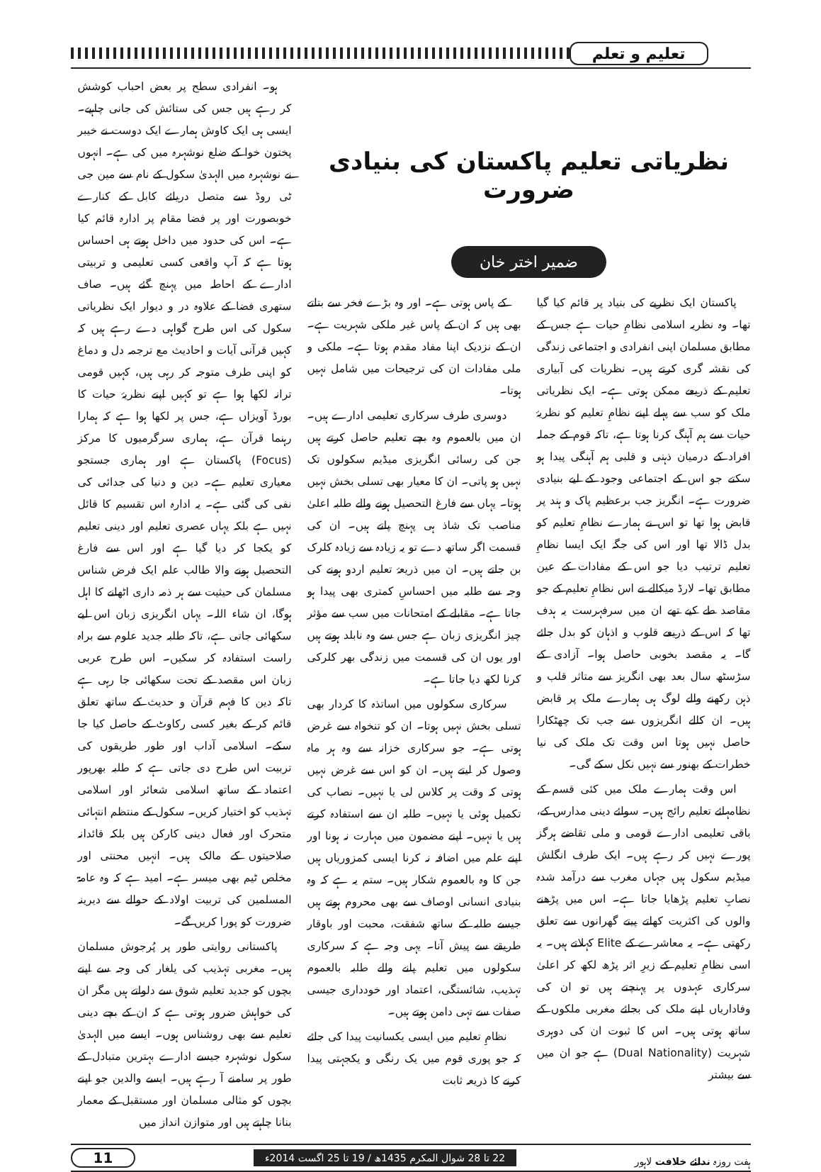تعلیم و تعلم
نظریاتی تعلیم پاکستان کی بنیادی ضرورت
ضمیر اختر خان
پاکستان ایک نظریے کی بنیاد پر قائم کیا گیا تھا۔ وہ نظریہ اسلامی نظامِ حیات ہے جس کے مطابق مسلمان اپنی انفرادی و اجتماعی زندگی کی نقشہ گری کرتے ہیں۔ نظریات کی آبیاری تعلیم کے ذریعے ممکن ہوتی ہے۔ ایک نظریاتی ملک کو سب سے پہلے اپنے نظامِ تعلیم کو نظریۂ حیات سے ہم آہنگ کرنا ہوتا ہے، تاکہ قوم کے جملہ افراد کے درمیان ذہنی و قلبی ہم آہنگی پیدا ہو سکتے جو اس کے اجتماعی وجود کے لیے بنیادی ضرورت ہے۔ انگریز جب برعظیم پاک و ہند پر قابض ہوا تھا تو اس نے ہمارے نظامِ تعلیم کو بدل ڈالا تھا اور اس کی جگہ ایک ایسا نظامِ تعلیم ترتیب دیا جو اس کے مفادات کے عین مطابق تھا۔ لارڈ میکالے نے اس نظامِ تعلیم کے جو مقاصد طے کیے تھے ان میں سرفہرست یہ ہدف تھا کہ اس کے ذریعے قلوب و اذہان کو بدل جائے گا۔ یہ مقصد بخوبی حاصل ہوا۔ آزادی کے سڑسٹھ سال بعد بھی انگریز سے متاثر قلب و ذہن رکھنے والے لوگ ہی ہمارے ملک پر قابض ہیں۔ ان کالے انگریزوں سے جب تک چھٹکارا حاصل نہیں ہوتا اس وقت تک ملک کی نیا خطرات کے بھنور سے نہیں نکل سکے گی۔
اس وقت ہمارے ملک میں کئی قسم کے نظامہائے تعلیم رائج ہیں۔ سوائے دینی مدارس کے، باقی تعلیمی ادارے قومی و ملی تقاضے ہرگز پورے نہیں کر رہے ہیں۔ ایک طرف انگلش میڈیم سکول ہیں جہاں مغرب سے درآمد شدہ نصابِ تعلیم پڑھایا جاتا ہے۔ اس میں پڑھنے والوں کی اکثریت کھاتے پیتے گھرانوں سے تعلق رکھتی ہے۔ یہ معاشرے کے Elite کہلاتے ہیں۔ یہ اسی نظامِ تعلیم کے زیرِ اثر پڑھ لکھ کر اعلیٰ سرکاری عہدوں پر پہنچتے ہیں تو ان کی وفاداریاں اپنے ملک کی بجائے مغربی ملکوں کے ساتھ ہوتی ہیں۔ اس کا ثبوت ان کی دوہری شہریت (Dual Nationality) ہے جو ان میں سے بیشتر
کے پاس ہوتی ہے۔ اور وہ بڑے فخر سے بتاتے بھی ہیں کہ ان کے پاس غیر ملکی شہریت ہے۔ ان کے نزدیک اپنا مفاد مقدم ہوتا ہے۔ ملکی و ملی مفادات ان کی ترجیحات میں شامل نہیں ہوتا۔
دوسری طرف سرکاری تعلیمی ادارے ہیں۔ ان میں بالعموم وہ بچے تعلیم حاصل کرتے ہیں جن کی رسائی انگریزی میڈیم سکولوں تک نہیں ہو پاتی۔ ان کا معیار بھی تسلی بخش نہیں ہوتا۔ یہاں سے فارغ التحصیل ہونے والے طلبہ اعلیٰ مناصب تک شاذ ہی پہنچ پاتے ہیں۔ ان کی قسمت اگر ساتھ دے تو یہ زیادہ سے زیادہ کلرک بن جاتے ہیں۔ ان میں ذریعۂ تعلیم اردو ہونے کی وجہ سے طلبہ میں احساسِ کمتری بھی پیدا ہو جاتا ہے۔ مقابلے کے امتحانات میں سب سے مؤثر چیز انگریزی زبان ہے جس سے وہ نابلد ہوتے ہیں اور یوں ان کی قسمت میں زندگی بھر کلرکی کرنا لکھ دیا جاتا ہے۔
سرکاری سکولوں میں اساتذہ کا کردار بھی تسلی بخش نہیں ہوتا۔ ان کو تنخواہ سے غرض ہوتی ہے۔ جو سرکاری خزانہ سے وہ ہر ماہ وصول کر لیتے ہیں۔ ان کو اس سے غرض نہیں ہوتی کہ وقت پر کلاس لی یا نہیں۔ نصاب کی تکمیل ہوئی یا نہیں۔ طلبہ ان سے استفادہ کرتے ہیں یا نہیں۔ اپنے مضمون میں مہارت نہ ہونا اور اپنے علم میں اضافہ نہ کرنا ایسی کمزوریاں ہیں جن کا وہ بالعموم شکار ہیں۔ ستم یہ ہے کہ وہ بنیادی انسانی اوصاف سے بھی محروم ہوتے ہیں جیسے طلبہ کے ساتھ شفقت، محبت اور باوقار طریقے سے پیش آنا۔ یہی وجہ ہے کہ سرکاری سکولوں میں تعلیم پانے والے طلبہ بالعموم تہذیب، شائستگی، اعتماد اور خودداری جیسی صفات سے تہی دامن ہوتے ہیں۔
نظامِ تعلیم میں ایسی یکسانیت پیدا کی جائے کہ جو پوری قوم میں یک رنگی و یکجہتی پیدا کرنے کا ذریعہ ثابت
ہو۔ انفرادی سطح پر بعض احباب کوشش کر رہے ہیں جس کی ستائش کی جانی چاہیے۔ ایسی ہی ایک کاوش ہمارے ایک دوست نے خیبر پختون خوا کے ضلع نوشہرہ میں کی ہے۔ انہوں نے نوشہرہ میں الہدیٰ سکول کے نام سے مین جی ٹی روڈ سے متصل دریائے کابل کے کنارے خوبصورت اور پر فضا مقام پر ادارہ قائم کیا ہے۔ اس کی حدود میں داخل ہوتے ہی احساس ہوتا ہے کہ آپ واقعی کسی تعلیمی و تربیتی ادارے کے احاطہ میں پہنچ گئے ہیں۔ صاف ستھری فضا کے علاوہ در و دیوار ایک نظریاتی سکول کی اس طرح گواہی دے رہے ہیں کہ کہیں قرآنی آیات و احادیث مع ترجمہ دل و دماغ کو اپنی طرف متوجہ کر رہی ہیں، کہیں قومی ترانہ لکھا ہوا ہے تو کہیں اپنے نظریۂ حیات کا بورڈ آویزاں ہے، جس پر لکھا ہوا ہے کہ ہمارا رہنما قرآن ہے، ہماری سرگرمیوں کا مرکز (Focus) پاکستان ہے اور ہماری جستجو معیاری تعلیم ہے۔ دین و دنیا کی جدائی کی نفی کی گئی ہے۔ یہ ادارہ اس تقسیم کا قائل نہیں ہے بلکہ یہاں عصری تعلیم اور دینی تعلیم کو یکجا کر دیا گیا ہے اور اس سے فارغ التحصیل ہونے والا طالب علم ایک فرض شناس مسلمان کی حیثیت سے ہر ذمہ داری اٹھانے کا اہل ہوگا، ان شاء اللہ۔ یہاں انگریزی زبان اس لیے سکھائی جاتی ہے، تاکہ طلبہ جدید علوم سے براہ راست استفادہ کر سکیں۔ اس طرح عربی زبان اس مقصد کے تحت سکھائی جا رہی ہے تاکہ دین کا فہم قرآن و حدیث کے ساتھ تعلق قائم کر کے بغیر کسی رکاوٹ کے حاصل کیا جا سکے۔ اسلامی آداب اور طور طریقوں کی تربیت اس طرح دی جاتی ہے کہ طلبہ بھرپور اعتماد کے ساتھ اسلامی شعائر اور اسلامی تہذیب کو اختیار کریں۔ سکول کے منتظم انتہائی متحرک اور فعال دینی کارکن ہیں بلکہ قائدانہ صلاحیتوں کے مالک ہیں۔ انہیں محنتی اور مخلص ٹیم بھی میسر ہے۔ امید ہے کہ وہ عامۃ المسلمین کی تربیت اولاد کے حوالے سے دیرینہ ضرورت کو پورا کریں گے۔
پاکستانی روایتی طور پر پُرجوش مسلمان ہیں۔ مغربی تہذیب کی یلغار کی وجہ سے اپنے بچوں کو جدید تعلیم شوق سے دلواتے ہیں مگر ان کی خواہش ضرور ہوتی ہے کہ ان کے بچے دینی تعلیم سے بھی روشناس ہوں۔ ایسے میں الہدیٰ سکول نوشہرہ جیسے ادارے بہترین متبادل کے طور پر سامنے آ رہے ہیں۔ ایسے والدین جو اپنے بچوں کو مثالی مسلمان اور مستقبل کے معمار بنانا چاہتے ہیں اور متوازن انداز میں
ہفت روزہ ندائے خلافت لاہور 22 تا 28 شوال المکرم 1435ھ / 19 تا 25 اگست 2014ء 11